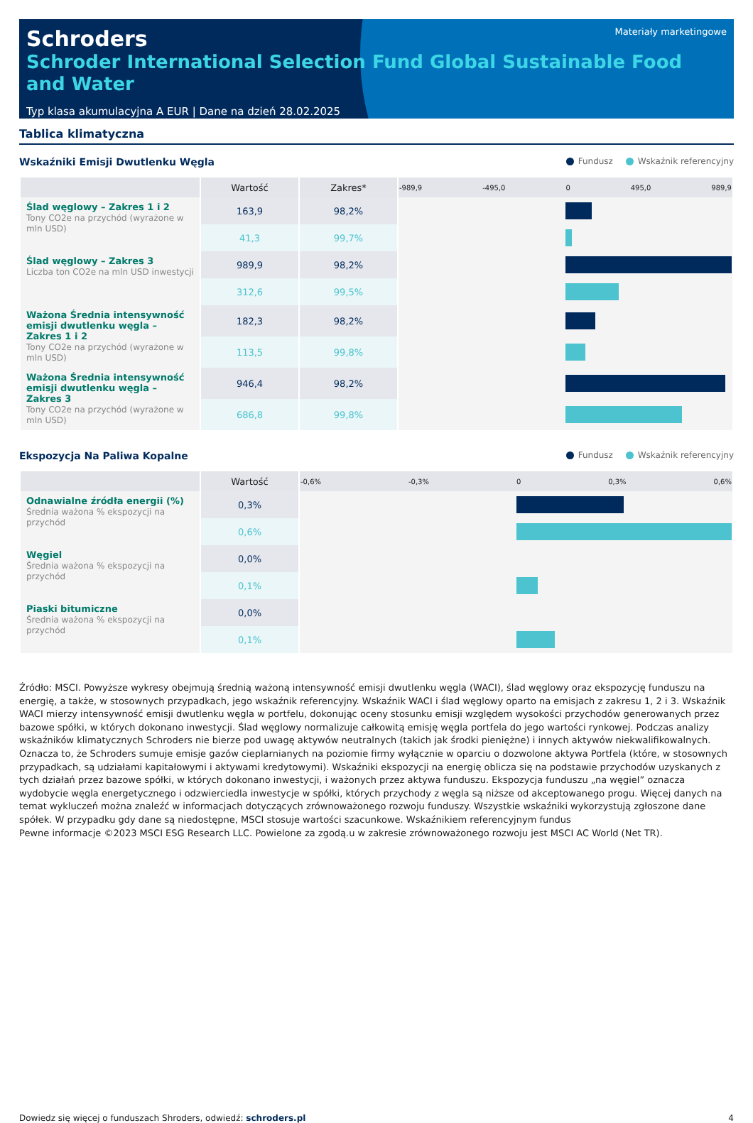Schroders
Materiały marketingowe
Schroder International Selection Fund Global Sustainable Food and Water
Typ klasa akumulacyjna A EUR | Dane na dzień 28.02.2025
Tablica klimatyczna
Wskaźniki Emisji Dwutlenku Węgla Fundusz Wskaźnik referencyjny
| | Wartość | Zakres* | -989,9 -495,0 0 495,0 989,9 |
| --- | --- | --- | --- |
| Ślad węglowy – Zakres 1 i 2 Tony CO2e na przychód (wyrażone w mln USD) | 163,9 | 98,2% | |
| | 41,3 | 99,7% | |
| Ślad węglowy – Zakres 3 Liczba ton CO2e na mln USD inwestycji | 989,9 | 98,2% | |
| | 312,6 | 99,5% | |
| Ważona Średnia intensywność emisji dwutlenku węgla – Zakres 1 i 2 Tony CO2e na przychód (wyrażone w mln USD) | 182,3 | 98,2% | |
| | 113,5 | 99,8% | |
| Ważona Średnia intensywność emisji dwutlenku węgla – Zakres 3 Tony CO2e na przychód (wyrażone w mln USD) | 946,4 | 98,2% | |
| | 686,8 | 99,8% | |
Ekspozycja Na Paliwa Kopalne Fundusz Wskaźnik referencyjny
| | Wartość | -0,6% -0,3% 0 0,3% 0,6% |
| --- | --- | --- |
| Odnawialne źródła energii (%) Średnia ważona % ekspozycji na przychód | 0,3% | |
| | 0,6% | |
| Węgiel Średnia ważona % ekspozycji na przychód | 0,0% | |
| | 0,1% | |
| Piaski bitumiczne Średnia ważona % ekspozycji na przychód | 0,0% | |
| | 0,1% | |
Źródło: MSCI. Powyższe wykresy obejmują średnią ważoną intensywność emisji dwutlenku węgla (WACI), ślad węglowy oraz ekspozycję funduszu na energię, a także, w stosownych przypadkach, jego wskaźnik referencyjny. Wskaźnik WACI i ślad węglowy oparto na emisjach z zakresu 1, 2 i 3. Wskaźnik WACI mierzy intensywność emisji dwutlenku węgla w portfelu, dokonując oceny stosunku emisji względem wysokości przychodów generowanych przez bazowe spółki, w których dokonano inwestycji. Ślad węglowy normalizuje całkowitą emisję węgla portfela do jego wartości rynkowej. Podczas analizy wskaźników klimatycznych Schroders nie bierze pod uwagę aktywów neutralnych (takich jak środki pieniężne) i innych aktywów niekwalifikowalnych. Oznacza to, że Schroders sumuje emisje gazów cieplarnianych na poziomie firmy wyłącznie w oparciu o dozwolone aktywa Portfela (które, w stosownych przypadkach, są udziałami kapitałowymi i aktywami kredytowymi). Wskaźniki ekspozycji na energię oblicza się na podstawie przychodów uzyskanych z tych działań przez bazowe spółki, w których dokonano inwestycji, i ważonych przez aktywa funduszu. Ekspozycja funduszu „na węgiel” oznacza wydobycie węgla energetycznego i odzwierciedla inwestycje w spółki, których przychody z węgla są niższe od akceptowanego progu. Więcej danych na temat wykluczeń można znaleźć w informacjach dotyczących zrównoważonego rozwoju funduszy. Wszystkie wskaźniki wykorzystują zgłoszone dane spółek. W przypadku gdy dane są niedostępne, MSCI stosuje wartości szacunkowe. Wskaźnikiem referencyjnym fundus
Pewne informacje ©2023 MSCI ESG Research LLC. Powielone za zgodą.u w zakresie zrównoważonego rozwoju jest MSCI AC World (Net TR).
Dowiedz się więcej o funduszach Shroders, odwiedź: schroders.pl 4